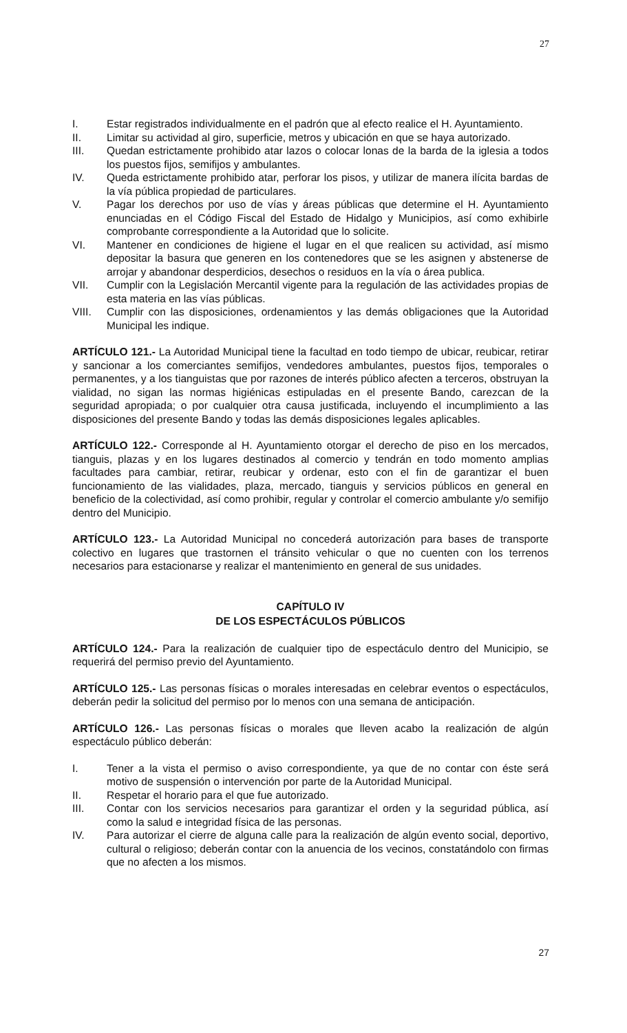27
I. Estar registrados individualmente en el padrón que al efecto realice el H. Ayuntamiento.
II. Limitar su actividad al giro, superficie, metros y ubicación en que se haya autorizado.
III. Quedan estrictamente prohibido atar lazos o colocar lonas de la barda de la iglesia a todos los puestos fijos, semifijos y ambulantes.
IV. Queda estrictamente prohibido atar, perforar los pisos, y utilizar de manera ilícita bardas de la vía pública propiedad de particulares.
V. Pagar los derechos por uso de vías y áreas públicas que determine el H. Ayuntamiento enunciadas en el Código Fiscal del Estado de Hidalgo y Municipios, así como exhibirle comprobante correspondiente a la Autoridad que lo solicite.
VI. Mantener en condiciones de higiene el lugar en el que realicen su actividad, así mismo depositar la basura que generen en los contenedores que se les asignen y abstenerse de arrojar y abandonar desperdicios, desechos o residuos en la vía o área publica.
VII. Cumplir con la Legislación Mercantil vigente para la regulación de las actividades propias de esta materia en las vías públicas.
VIII. Cumplir con las disposiciones, ordenamientos y las demás obligaciones que la Autoridad Municipal les indique.
ARTÍCULO 121.- La Autoridad Municipal tiene la facultad en todo tiempo de ubicar, reubicar, retirar y sancionar a los comerciantes semifijos, vendedores ambulantes, puestos fijos, temporales o permanentes, y a los tianguistas que por razones de interés público afecten a terceros, obstruyan la vialidad, no sigan las normas higiénicas estipuladas en el presente Bando, carezcan de la seguridad apropiada; o por cualquier otra causa justificada, incluyendo el incumplimiento a las disposiciones del presente Bando y todas las demás disposiciones legales aplicables.
ARTÍCULO 122.- Corresponde al H. Ayuntamiento otorgar el derecho de piso en los mercados, tianguis, plazas y en los lugares destinados al comercio y tendrán en todo momento amplias facultades para cambiar, retirar, reubicar y ordenar, esto con el fin de garantizar el buen funcionamiento de las vialidades, plaza, mercado, tianguis y servicios públicos en general en beneficio de la colectividad, así como prohibir, regular y controlar el comercio ambulante y/o semifijo dentro del Municipio.
ARTÍCULO 123.- La Autoridad Municipal no concederá autorización para bases de transporte colectivo en lugares que trastornen el tránsito vehicular o que no cuenten con los terrenos necesarios para estacionarse y realizar el mantenimiento en general de sus unidades.
CAPÍTULO IV
DE LOS ESPECTÁCULOS PÚBLICOS
ARTÍCULO 124.- Para la realización de cualquier tipo de espectáculo dentro del Municipio, se requerirá del permiso previo del Ayuntamiento.
ARTÍCULO 125.- Las personas físicas o morales interesadas en celebrar eventos o espectáculos, deberán pedir la solicitud del permiso por lo menos con una semana de anticipación.
ARTÍCULO 126.- Las personas físicas o morales que lleven acabo la realización de algún espectáculo público deberán:
I. Tener a la vista el permiso o aviso correspondiente, ya que de no contar con éste será motivo de suspensión o intervención por parte de la Autoridad Municipal.
II. Respetar el horario para el que fue autorizado.
III. Contar con los servicios necesarios para garantizar el orden y la seguridad pública, así como la salud e integridad física de las personas.
IV. Para autorizar el cierre de alguna calle para la realización de algún evento social, deportivo, cultural o religioso; deberán contar con la anuencia de los vecinos, constatándolo con firmas que no afecten a los mismos.
27